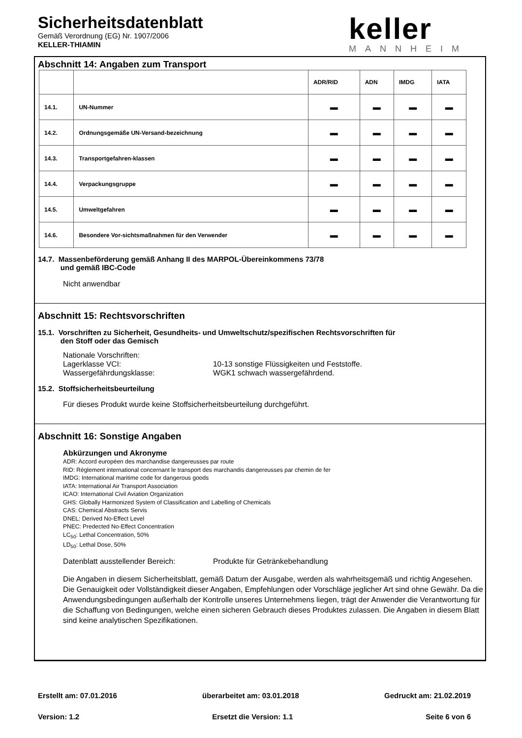Sicherheitsdatenblatt
Gemäß Verordnung (EG) Nr. 1907/2006
KELLER-THIAMIN
keller
MANNHEIM
Abschnitt 14: Angaben zum Transport
| | | ADR/RID | ADN | IMDG | IATA |
| --- | --- | --- | --- | --- | --- |
| 14.1. | UN-Nummer | ▬ | ▬ | ▬ | ▬ |
| 14.2. | Ordnungsgemäße UN-Versand-bezeichnung | ▬ | ▬ | ▬ | ▬ |
| 14.3. | Transportgefahren-klassen | ▬ | ▬ | ▬ | ▬ |
| 14.4. | Verpackungsgruppe | ▬ | ▬ | ▬ | ▬ |
| 14.5. | Umweltgefahren | ▬ | ▬ | ▬ | ▬ |
| 14.6. | Besondere Vor-sichtsmaßnahmen für den Verwender | ▬ | ▬ | ▬ | ▬ |
14.7. Massenbeförderung gemäß Anhang II des MARPOL-Übereinkommens 73/78
und gemäß IBC-Code
Nicht anwendbar
Abschnitt 15: Rechtsvorschriften
15.1. Vorschriften zu Sicherheit, Gesundheits- und Umweltschutz/spezifischen Rechtsvorschriften für
den Stoff oder das Gemisch
Nationale Vorschriften:
Lagerklasse VCI: 10-13 sonstige Flüssigkeiten und Feststoffe.
Wassergefährdungsklasse: WGK1 schwach wassergefährdend.
15.2. Stoffsicherheitsbeurteilung
Für dieses Produkt wurde keine Stoffsicherheitsbeurteilung durchgeführt.
Abschnitt 16: Sonstige Angaben
Abkürzungen und Akronyme
ADR: Accord européen des marchandise dangereusses par route
RID: Réglement international concernant le transport des marchandis dangereusses par chemin de fer
IMDG: International maritime code for dangerous goods
IATA: International Air Transport Association
ICAO: International Civil Aviation Organization
GHS: Globally Harmonized System of Classification and Labelling of Chemicals
CAS: Chemical Abstracts Servis
DNEL: Derived No-Effect Level
PNEC: Predected No-Effect Concentration
LC<sub>50</sub>: Lethal Concentration, 50%
LD<sub>50</sub>: Lethal Dose, 50%
Datenblatt ausstellender Bereich: Produkte für Getränkebehandlung
Die Angaben in diesem Sicherheitsblatt, gemäß Datum der Ausgabe, werden als wahrheitsgemäß und richtig Angesehen. Die Genauigkeit oder Vollständigkeit dieser Angaben, Empfehlungen oder Vorschläge jeglicher Art sind ohne Gewähr. Da die Anwendungsbedingungen außerhalb der Kontrolle unseres Unternehmens liegen, trägt der Anwender die Verantwortung für die Schaffung von Bedingungen, welche einen sicheren Gebrauch dieses Produktes zulassen. Die Angaben in diesem Blatt sind keine analytischen Spezifikationen.
Erstellt am: 07.01.2016 überarbeitet am: 03.01.2018 Gedruckt am: 21.02.2019
Version: 1.2 Ersetzt die Version: 1.1 Seite 6 von 6